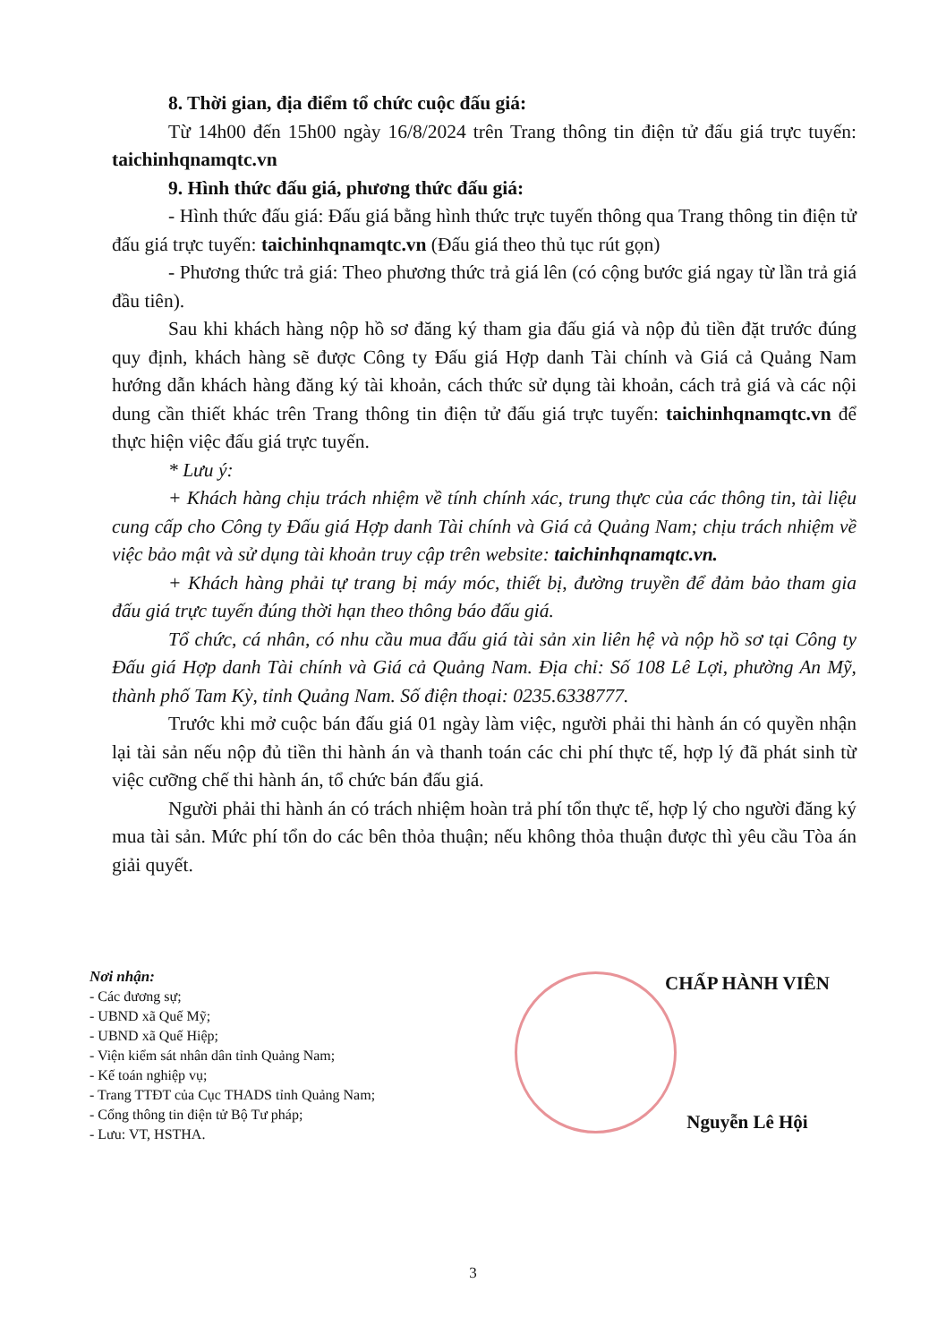8. Thời gian, địa điểm tổ chức cuộc đấu giá:
Từ 14h00 đến 15h00 ngày 16/8/2024 trên Trang thông tin điện tử đấu giá trực tuyến: taichinhqnamqtc.vn
9. Hình thức đấu giá, phương thức đấu giá:
- Hình thức đấu giá: Đấu giá bằng hình thức trực tuyến thông qua Trang thông tin điện tử đấu giá trực tuyến: taichinhqnamqtc.vn (Đấu giá theo thủ tục rút gọn)
- Phương thức trả giá: Theo phương thức trả giá lên (có cộng bước giá ngay từ lần trả giá đầu tiên).
Sau khi khách hàng nộp hồ sơ đăng ký tham gia đấu giá và nộp đủ tiền đặt trước đúng quy định, khách hàng sẽ được Công ty Đấu giá Hợp danh Tài chính và Giá cả Quảng Nam hướng dẫn khách hàng đăng ký tài khoản, cách thức sử dụng tài khoản, cách trả giá và các nội dung cần thiết khác trên Trang thông tin điện tử đấu giá trực tuyến: taichinhqnamqtc.vn để thực hiện việc đấu giá trực tuyến.
* Lưu ý:
+ Khách hàng chịu trách nhiệm về tính chính xác, trung thực của các thông tin, tài liệu cung cấp cho Công ty Đấu giá Hợp danh Tài chính và Giá cả Quảng Nam; chịu trách nhiệm về việc bảo mật và sử dụng tài khoản truy cập trên website: taichinhqnamqtc.vn.
+ Khách hàng phải tự trang bị máy móc, thiết bị, đường truyền để đảm bảo tham gia đấu giá trực tuyến đúng thời hạn theo thông báo đấu giá.
Tổ chức, cá nhân, có nhu cầu mua đấu giá tài sản xin liên hệ và nộp hồ sơ tại Công ty Đấu giá Hợp danh Tài chính và Giá cả Quảng Nam. Địa chỉ: Số 108 Lê Lợi, phường An Mỹ, thành phố Tam Kỳ, tỉnh Quảng Nam. Số điện thoại: 0235.6338777.
Trước khi mở cuộc bán đấu giá 01 ngày làm việc, người phải thi hành án có quyền nhận lại tài sản nếu nộp đủ tiền thi hành án và thanh toán các chi phí thực tế, hợp lý đã phát sinh từ việc cưỡng chế thi hành án, tổ chức bán đấu giá.
Người phải thi hành án có trách nhiệm hoàn trả phí tổn thực tế, hợp lý cho người đăng ký mua tài sản. Mức phí tổn do các bên thỏa thuận; nếu không thỏa thuận được thì yêu cầu Tòa án giải quyết.
Nơi nhận:
- Các đương sự;
- UBND xã Quế Mỹ;
- UBND xã Quế Hiệp;
- Viện kiểm sát nhân dân tỉnh Quảng Nam;
- Kế toán nghiệp vụ;
- Trang TTĐT của Cục THADS tỉnh Quảng Nam;
- Cổng thông tin điện tử Bộ Tư pháp;
- Lưu: VT, HSTHA.
CHẤP HÀNH VIÊN
Nguyễn Lê Hội
3